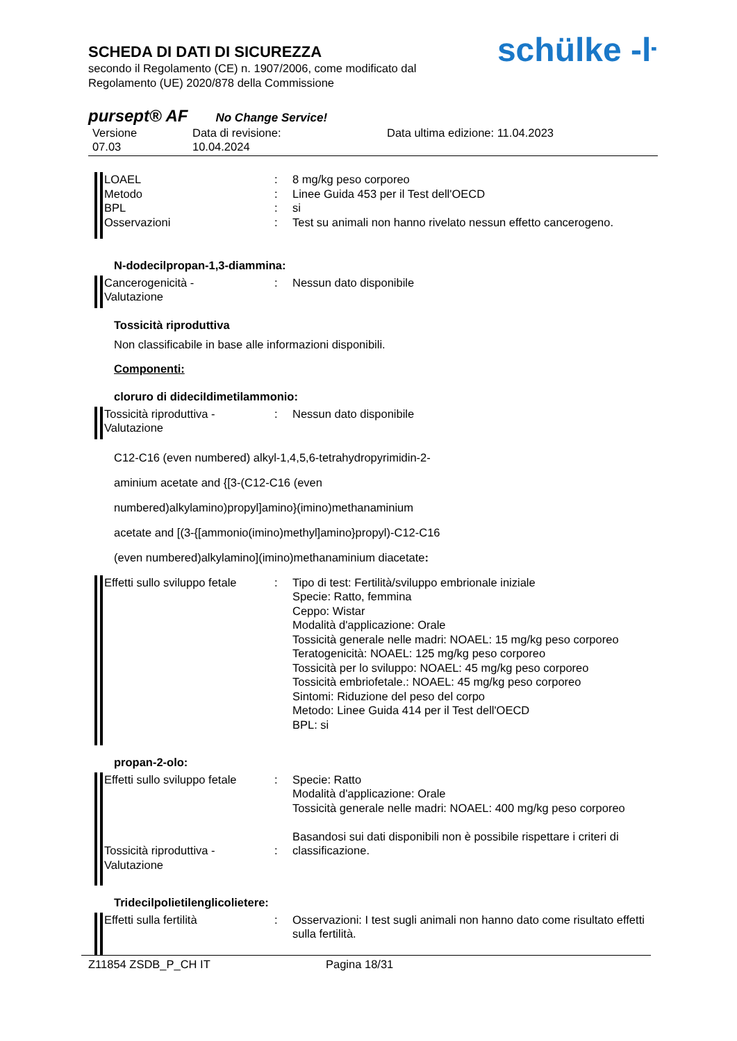SCHEDA DI DATI DI SICUREZZA
secondo il Regolamento (CE) n. 1907/2006, come modificato dal
Regolamento (UE) 2020/878 della Commissione
schülke -ŀ
pursept® AF No Change Service!
Versione
07.03
Data di revisione:
10.04.2024
Data ultima edizione: 11.04.2023
LOAEL
Metodo
BPL
Osservazioni
:
:
:
:
8 mg/kg peso corporeo
Linee Guida 453 per il Test dell'OECD
si
Test su animali non hanno rivelato nessun effetto cancerogeno.
N-dodecilpropan-1,3-diammina:
Cancerogenicità -
Valutazione
: Nessun dato disponibile
Tossicità riproduttiva
Non classificabile in base alle informazioni disponibili.
Componenti:
cloruro di dideciIdimetilammonio:
Tossicità riproduttiva -
Valutazione
: Nessun dato disponibile
C12-C16 (even numbered) alkyl-1,4,5,6-tetrahydropyrimidin-2-
aminium acetate and {[3-(C12-C16 (even
numbered)alkylamino)propyl]amino}(imino)methanaminium
acetate and [(3-{[ammonio(imino)methyl]amino}propyl)-C12-C16
(even numbered)alkylamino](imino)methanaminium diacetate:
Effetti sullo sviluppo fetale
: Tipo di test: Fertilità/sviluppo embrionale iniziale
Specie: Ratto, femmina
Ceppo: Wistar
Modalità d'applicazione: Orale
Tossicità generale nelle madri: NOAEL: 15 mg/kg peso corporeo
Teratogenicità: NOAEL: 125 mg/kg peso corporeo
Tossicità per lo sviluppo: NOAEL: 45 mg/kg peso corporeo
Tossicità embriofetale.: NOAEL: 45 mg/kg peso corporeo
Sintomi: Riduzione del peso del corpo
Metodo: Linee Guida 414 per il Test dell'OECD
BPL: si
propan-2-olo:
Effetti sullo sviluppo fetale
Tossicità riproduttiva -
Valutazione
:
:
Specie: Ratto
Modalità d'applicazione: Orale
Tossicità generale nelle madri: NOAEL: 400 mg/kg peso corporeo
Basandosi sui dati disponibili non è possibile rispettare i criteri di classificazione.
Tridecilpolietilenglicolietere:
Effetti sulla fertilità : Osservazioni: I test sugli animali non hanno dato come risultato effetti sulla fertilità.
Z11854 ZSDB_P_CH IT Pagina 18/31